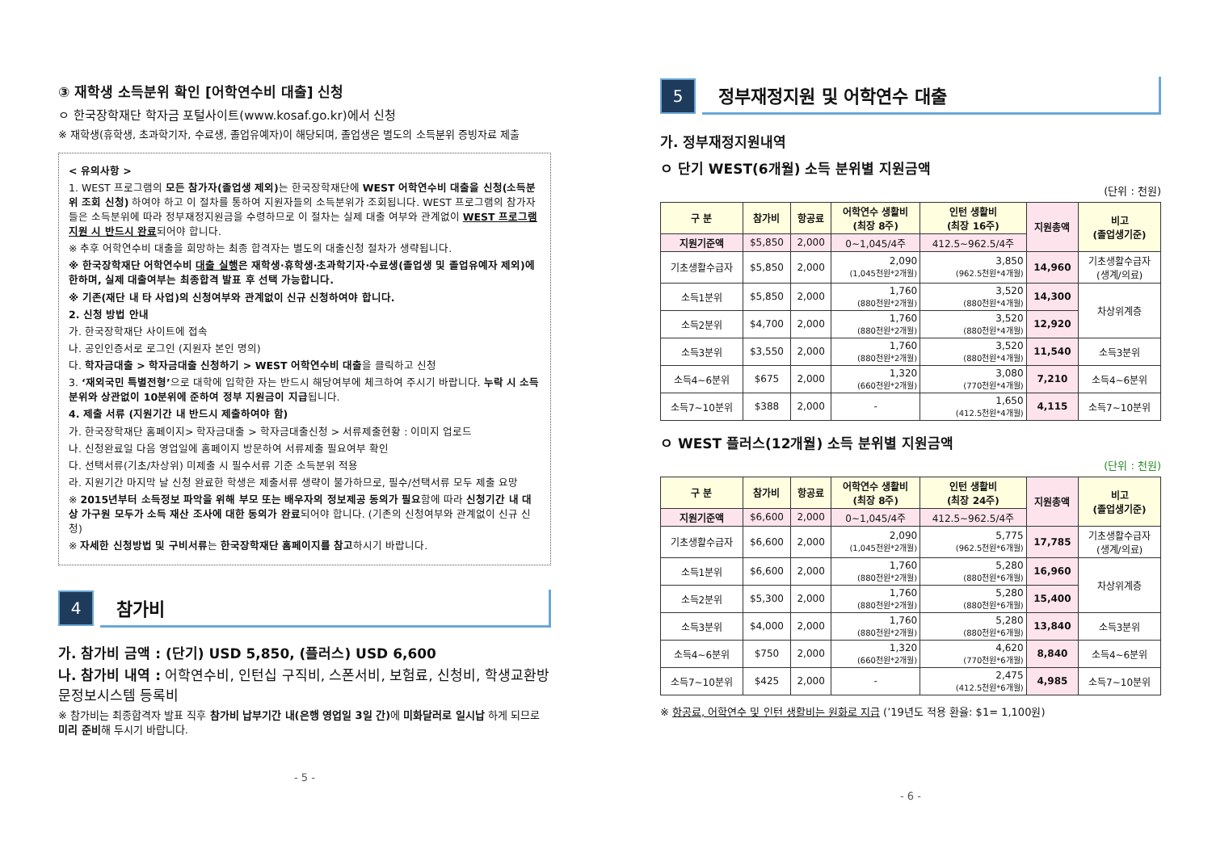③ 재학생 소득분위 확인 [어학연수비 대출] 신청
ㅇ 한국장학재단 학자금 포털사이트(www.kosaf.go.kr)에서 신청
※ 재학생(휴학생, 초과학기자, 수료생, 졸업유예자)이 해당되며, 졸업생은 별도의 소득분위 증빙자료 제출
< 유의사항 >
1. WEST 프로그램의 모든 참가자(졸업생 제외) 는 한국장학재단에 WEST 어학연수비 대출을 신청(소득분위 조회 신청) 하여야 하고 이 절차를 통하여 지원자들의 소득분위가 조회됩니다. WEST 프로그램의 참가자들은 소득분위에 따라 정부재정지원금을 수령하므로 이 절차는 실제 대출 여부와 관계없이 WEST 프로그램 지원 시 반드시 완료되어야 합니다.
※ 추후 어학연수비 대출을 희망하는 최종 합격자는 별도의 대출신청 절차가 생략됩니다.
※ 한국장학재단 어학연수비 대출 실행은 재학생·휴학생·초과학기자·수료생(졸업생 및 졸업유예자 제외)에 한하며, 실제 대출여부는 최종합격 발표 후 선택 가능합니다.
※ 기존(재단 내 타 사업)의 신청여부와 관계없이 신규 신청하여야 합니다.
2. 신청 방법 안내
가. 한국장학재단 사이트에 접속
나. 공인인증서로 로그인 (지원자 본인 명의)
다. 학자금대출 > 학자금대출 신청하기 > WEST 어학연수비 대출을 클릭하고 신청
3. ‘재외국민 특별전형’으로 대학에 입학한 자는 반드시 해당여부에 체크하여 주시기 바랍니다. 누락 시 소득분위와 상관없이 10분위에 준하여 정부 지원금이 지급됩니다.
4. 제출 서류 (지원기간 내 반드시 제출하여야 함)
가. 한국장학재단 홈페이지> 학자금대출 > 학자금대출신청 > 서류제출현황 : 이미지 업로드
나. 신청완료일 다음 영업일에 홈페이지 방문하여 서류제출 필요여부 확인
다. 선택서류(기초/차상위) 미제출 시 필수서류 기준 소득분위 적용
라. 지원기간 마지막 날 신청 완료한 학생은 제출서류 생략이 불가하므로, 필수/선택서류 모두 제출 요망
※ 2015년부터 소득정보 파악을 위해 부모 또는 배우자의 정보제공 동의가 필요함에 따라 신청기간 내 대상 가구원 모두가 소득 재산 조사에 대한 동의가 완료되어야 합니다. (기존의 신청여부와 관계없이 신규 신청)
※ 자세한 신청방법 및 구비서류는 한국장학재단 홈페이지를 참고하시기 바랍니다.
4
참가비
가. 참가비 금액 : (단기) USD 5,850, (플러스) USD 6,600
나. 참가비 내역 : 어학연수비, 인턴십 구직비, 스폰서비, 보험료, 신청비, 학생교환방문정보시스템 등록비
※ 참가비는 최종합격자 발표 직후 참가비 납부기간 내(은행 영업일 3일 간) 에 미화달러로 일시납 하게 되므로 미리 준비해 두시기 바랍니다.
- 5 -
5
정부재정지원 및 어학연수 대출
가. 정부재정지원내역
ㅇ 단기 WEST(6개월) 소득 분위별 지원금액
(단위 : 천원)
| 구 분 | 참가비 | 항공료 | 어학연수 생활비 (최장 8주) | 인턴 생활비 (최장 16주) | 지원총액 | 비고 (졸업생기준) |
| --- | --- | --- | --- | --- | --- | --- |
| 지원기준액 | $5,850 | 2,000 | 0~1,045/4주 | 412.5~962.5/4주 | | |
| 기초생활수급자 | $5,850 | 2,000 | 2,090 (1,045천원*2개월) | 3,850 (962.5천원*4개월) | 14,960 | 기초생활수급자 (생계/의료) |
| 소득1분위 | $5,850 | 2,000 | 1,760 (880천원*2개월) | 3,520 (880천원*4개월) | 14,300 | 차상위계층 |
| 소득2분위 | $4,700 | 2,000 | 1,760 (880천원*2개월) | 3,520 (880천원*4개월) | 12,920 | |
| 소득3분위 | $3,550 | 2,000 | 1,760 (880천원*2개월) | 3,520 (880천원*4개월) | 11,540 | 소득3분위 |
| 소득4~6분위 | $675 | 2,000 | 1,320 (660천원*2개월) | 3,080 (770천원*4개월) | 7,210 | 소득4~6분위 |
| 소득7~10분위 | $388 | 2,000 | - | 1,650 (412.5천원*4개월) | 4,115 | 소득7~10분위 |
ㅇ WEST 플러스(12개월) 소득 분위별 지원금액
(단위 : 천원)
| 구 분 | 참가비 | 항공료 | 어학연수 생활비 (최장 8주) | 인턴 생활비 (최장 24주) | 지원총액 | 비고 (졸업생기준) |
| --- | --- | --- | --- | --- | --- | --- |
| 지원기준액 | $6,600 | 2,000 | 0~1,045/4주 | 412.5~962.5/4주 | | |
| 기초생활수급자 | $6,600 | 2,000 | 2,090 (1,045천원*2개월) | 5,775 (962.5천원*6개월) | 17,785 | 기초생활수급자 (생계/의료) |
| 소득1분위 | $6,600 | 2,000 | 1,760 (880천원*2개월) | 5,280 (880천원*6개월) | 16,960 | 차상위계층 |
| 소득2분위 | $5,300 | 2,000 | 1,760 (880천원*2개월) | 5,280 (880천원*6개월) | 15,400 | |
| 소득3분위 | $4,000 | 2,000 | 1,760 (880천원*2개월) | 5,280 (880천원*6개월) | 13,840 | 소득3분위 |
| 소득4~6분위 | $750 | 2,000 | 1,320 (660천원*2개월) | 4,620 (770천원*6개월) | 8,840 | 소득4~6분위 |
| 소득7~10분위 | $425 | 2,000 | - | 2,475 (412.5천원*6개월) | 4,985 | 소득7~10분위 |
※ 항공료, 어학연수 및 인턴 생활비는 원화로 지급 (’19년도 적용 환율: $1= 1,100원)
- 6 -